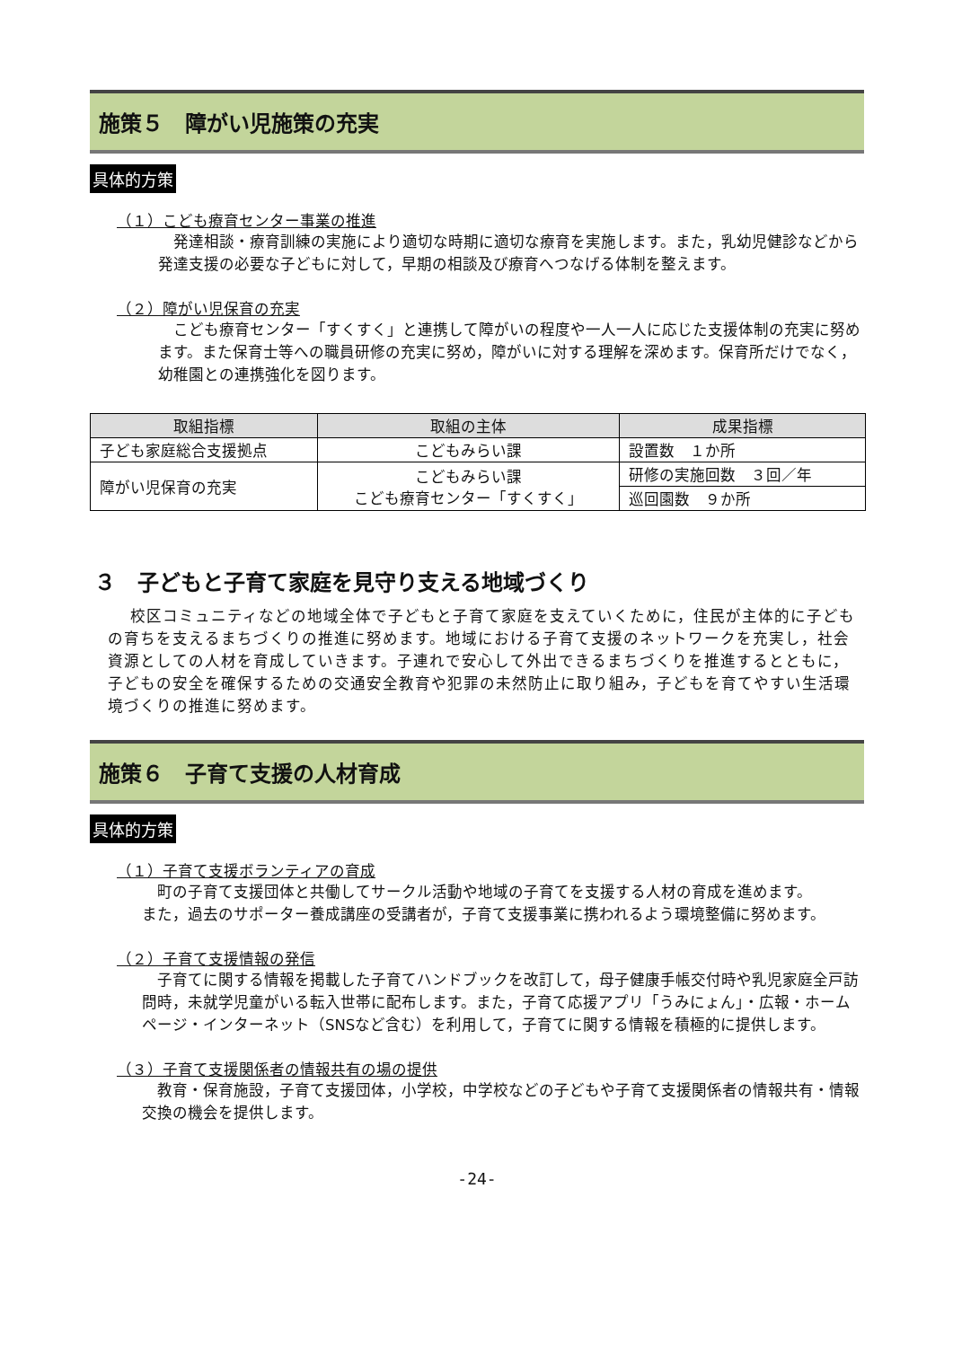施策５　障がい児施策の充実
具体的方策
（１）こども療育センター事業の推進
発達相談・療育訓練の実施により適切な時期に適切な療育を実施します。また，乳幼児健診などから発達支援の必要な子どもに対して，早期の相談及び療育へつなげる体制を整えます。
（２）障がい児保育の充実
こども療育センター「すくすく」と連携して障がいの程度や一人一人に応じた支援体制の充実に努めます。また保育士等への職員研修の充実に努め，障がいに対する理解を深めます。保育所だけでなく，幼稚園との連携強化を図ります。
| 取組指標 | 取組の主体 | 成果指標 |
| --- | --- | --- |
| 子ども家庭総合支援拠点 | こどもみらい課 | 設置数 １か所 |
| 障がい児保育の充実 | こどもみらい課 こども療育センター「すくすく」 | 研修の実施回数 ３回／年 |
| | | 巡回園数 ９か所 |
３　子どもと子育て家庭を見守り支える地域づくり
校区コミュニティなどの地域全体で子どもと子育て家庭を支えていくために，住民が主体的に子どもの育ちを支えるまちづくりの推進に努めます。地域における子育て支援のネットワークを充実し，社会資源としての人材を育成していきます。子連れで安心して外出できるまちづくりを推進するとともに，子どもの安全を確保するための交通安全教育や犯罪の未然防止に取り組み，子どもを育てやすい生活環境づくりの推進に努めます。
施策６　子育て支援の人材育成
具体的方策
（１）子育て支援ボランティアの育成
町の子育て支援団体と共働してサークル活動や地域の子育てを支援する人材の育成を進めます。
また，過去のサポーター養成講座の受講者が，子育て支援事業に携われるよう環境整備に努めます。
（２）子育て支援情報の発信
子育てに関する情報を掲載した子育てハンドブックを改訂して，母子健康手帳交付時や乳児家庭全戸訪問時，未就学児童がいる転入世帯に配布します。また，子育て応援アプリ「うみにょん」・広報・ホームページ・インターネット（SNSなど含む）を利用して，子育てに関する情報を積極的に提供します。
（３）子育て支援関係者の情報共有の場の提供
教育・保育施設，子育て支援団体，小学校，中学校などの子どもや子育て支援関係者の情報共有・情報交換の機会を提供します。
-24-